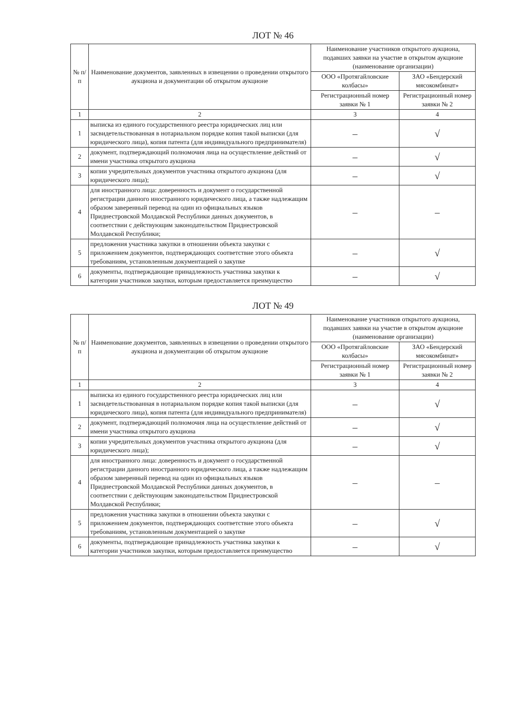ЛОТ № 46
| № п/п | Наименование документов, заявленных в извещении о проведении открытого аукциона и документации об открытом аукционе | Наименование участников открытого аукциона, подавших заявки на участие в открытом аукционе (наименование организации) | |
| --- | --- | --- | --- |
| | | ООО «Протягайловские колбасы» | ЗАО «Бендерский мясокомбинат» |
| | | Регистрационный номер заявки № 1 | Регистрационный номер заявки № 2 |
| 1 | 2 | 3 | 4 |
| 1 | выписка из единого государственного реестра юридических лиц или засвидетельствованная в нотариальном порядке копия такой выписки (для юридического лица), копия патента (для индивидуального предпринимателя) | – | √ |
| 2 | документ, подтверждающий полномочия лица на осуществление действий от имени участника открытого аукциона | – | √ |
| 3 | копии учредительных документов участника открытого аукциона (для юридического лица); | – | √ |
| 4 | для иностранного лица: доверенность и документ о государственной регистрации данного иностранного юридического лица, а также надлежащим образом заверенный перевод на один из официальных языков Приднестровской Молдавской Республики данных документов, в соответствии с действующим законодательством Приднестровской Молдавской Республики; | – | – |
| 5 | предложения участника закупки в отношении объекта закупки с приложением документов, подтверждающих соответствие этого объекта требованиям, установленным документацией о закупке | – | √ |
| 6 | документы, подтверждающие принадлежность участника закупки к категории участников закупки, которым предоставляется преимущество | – | √ |
ЛОТ № 49
| № п/п | Наименование документов, заявленных в извещении о проведении открытого аукциона и документации об открытом аукционе | Наименование участников открытого аукциона, подавших заявки на участие в открытом аукционе (наименование организации) | |
| --- | --- | --- | --- |
| | | ООО «Протягайловские колбасы» | ЗАО «Бендерский мясокомбинат» |
| | | Регистрационный номер заявки № 1 | Регистрационный номер заявки № 2 |
| 1 | 2 | 3 | 4 |
| 1 | выписка из единого государственного реестра юридических лиц или засвидетельствованная в нотариальном порядке копия такой выписки (для юридического лица), копия патента (для индивидуального предпринимателя) | – | √ |
| 2 | документ, подтверждающий полномочия лица на осуществление действий от имени участника открытого аукциона | – | √ |
| 3 | копии учредительных документов участника открытого аукциона (для юридического лица); | – | √ |
| 4 | для иностранного лица: доверенность и документ о государственной регистрации данного иностранного юридического лица, а также надлежащим образом заверенный перевод на один из официальных языков Приднестровской Молдавской Республики данных документов, в соответствии с действующим законодательством Приднестровской Молдавской Республики; | – | – |
| 5 | предложения участника закупки в отношении объекта закупки с приложением документов, подтверждающих соответствие этого объекта требованиям, установленным документацией о закупке | – | √ |
| 6 | документы, подтверждающие принадлежность участника закупки к категории участников закупки, которым предоставляется преимущество | – | √ |